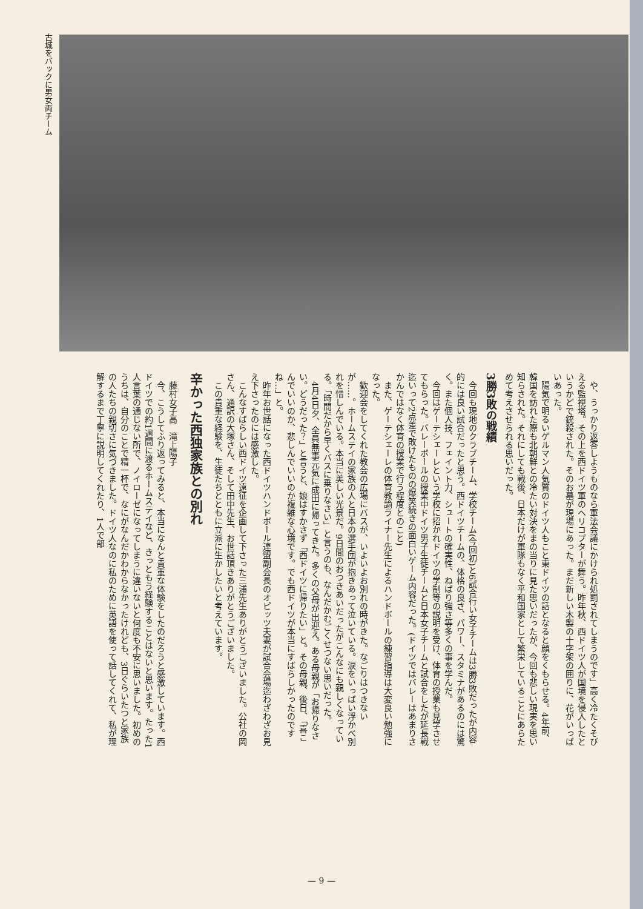古城をバックに男女両チーム
や、うっかり返答しようものなら軍法会議にかけられ処罰されてしまうのです」高く冷たくそびえる監視塔。その上を西ドイツ軍のヘリコプターが舞う。昨年秋、西ドイツ人が国境を侵入したというかどで銃殺された。そのお墓が現場にあった。まだ新しい木製の十字架の囲りに、花がいっぱいあった。
陽気で明るいゲルマン人気質のドイツ人もこと東ドイツの話となると顔をくもらせる。4年前、韓国を訪れた際も北朝鮮との冷たい対決をまの当りに見た思いだったが、今回も悲しい現実を思い知らされた。それにしても戦後、日本だけが軍隊もなく平和国家として繁栄していることにあらためて考えさせられる思いだった。
3勝3敗の戦績
今回も現地のクラブチーム、学校チーム(今回初)と6試合行い女子チームは3勝3敗だったが内容的には良い試合だったと思う。西ドイツチームの、体格の良さ、パワー、スタミナがあるのには驚く。また個人技、フェイント力、シュートの確実性、ねばり強さ等多くの事を学んだ。
今回はゲーテシェーレという学校に招かれドイツの学制等の説明を受け、体育の授業も見学させてもらった。バレーボールの授業中ドイツ男子生徒チームと日本女子チームと試合をしたが延長戦迄いって2点差で敗けたものの爆笑続きの面白いゲーム内容だった。(ドイツではバレーはあまりさかんではなく体育の授業で行う程度とのこと)
また、ゲーテシェーレの体育教諭ライナー先生によるハンドボールの練習指導は大変良い勉強になった。
歓迎会をしてくれた教会の広場にバスが、いよいよお別れの時がきた。なごりはつきないが……。ホームステイの家族の人と日本の選手団が抱きあって泣いている。涙をいっぱい浮かべ別れを惜しんでいる。本当に美しい光景だ。9日間のおつきあいだったがこんなにも親しくなっている。「時間だから早くバスに乗りなさい」と言うのも、なんだかむごくせつない思いだった。
4月4日夕、全員無事元気に成田に帰ってきた。多くの父母が出迎え。ある母親が「お帰りなさい。どうだった？」と言うと、娘はすかさず「西ドイツに帰りたい」と。その母親、後日、「喜こんでいいのか、悲しんでいいのか複雑な心境です。でも西ドイツが本当にすばらしかったのですね…」と。
昨年お世話になった西ドイツハンドボール連盟副会長のオピッツ夫妻が試合会場迄わざわざお見え下さったのには感激した。
こんなすばらしい西ドイツ遠征を企画して下さった三浦先生ありがとうございました。公社の岡さん、通訳の大塚さん、そして田中先生、お世話頂きありがとうございました。
この貴重な経験を、生徒たちとともに立派に生かしたいと考えています。
辛かった西独家族との別れ
藤村女子高　滝上陽子
今、こうしてふり返ってみると、本当になんと貴重な体験をしたのだろうと感激しています。西ドイツでの約1週間に渡るホームステイなど、きっともう経験することはないと思います。たった1人言葉の通じない所で、ノイローゼになってしまうに違いないと何度も不安に思いました。初めのうちは、自分のことで精一杯で、なにがなんだかわからなかったけれども、3日ぐらいたつと家族の人たちの親切さに気づきました。ドイツ人なのに私のために英語を使って話してくれて、私が理解するまで丁寧に説明してくれたり、1人で部
— 9 —